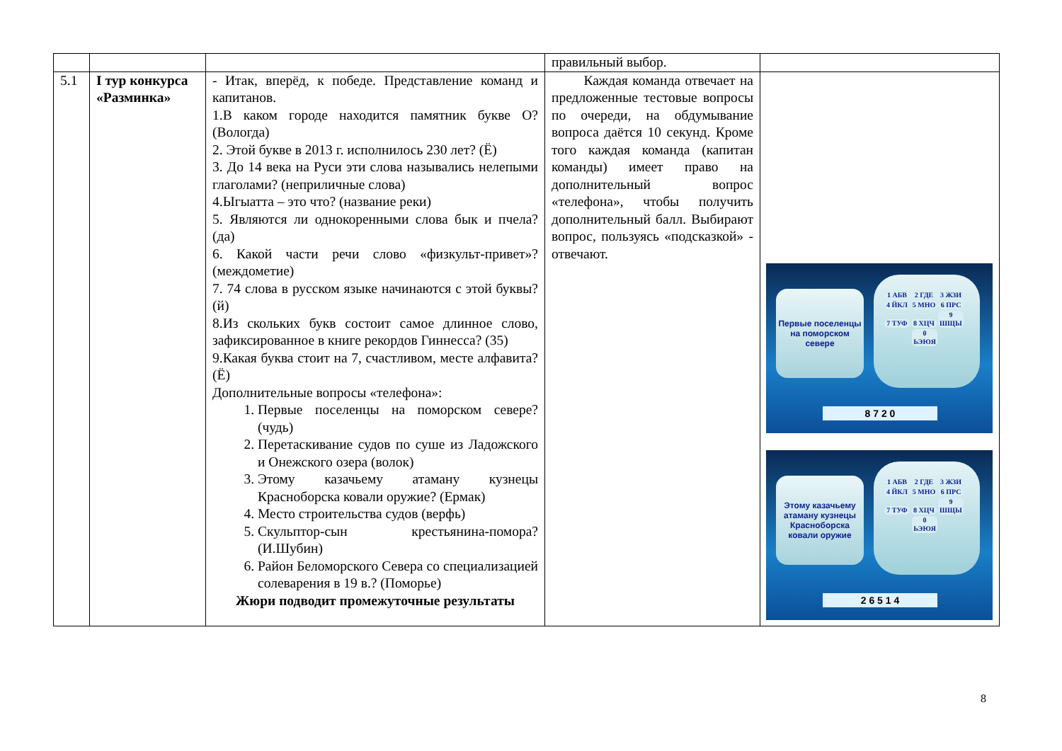| | | | правильный выбор. | |
| 5.1 | I тур конкурса «Разминка» | - Итак, вперёд, к победе. Представление команд и капитанов. 1.В каком городе находится памятник букве О? (Вологда) 2. Этой букве в 2013 г. исполнилось 230 лет? (Ё) 3. До 14 века на Руси эти слова назывались нелепыми глаголами? (неприличные слова) 4.Ыгыатта – это что? (название реки) 5. Являются ли однокоренными слова бык и пчела? (да) 6. Какой части речи слово «физкульт-привет»? (междометие) 7. 74 слова в русском языке начинаются с этой буквы? (й) 8.Из скольких букв состоит самое длинное слово, зафиксированное в книге рекордов Гиннесса? (35) 9.Какая буква стоит на 7, счастливом, месте алфавита? (Ё) Дополнительные вопросы «телефона»: 1. Первые поселенцы на поморском севере? (чудь) 2. Перетаскивание судов по суше из Ладожского и Онежского озера (волок) 3. Этому казачьему атаману кузнецы Красноборска ковали оружие? (Ермак) 4. Место строительства судов (верфь) 5. Скульптор-сын крестьянина-помора? (И.Шубин) 6. Район Беломорского Севера со специализацией солеварения в 19 в.? (Поморье) Жюри подводит промежуточные результаты | Каждая команда отвечает на предложенные тестовые вопросы по очереди, на обдумывание вопроса даётся 10 секунд. Кроме того каждая команда (капитан команды) имеет право на дополнительный вопрос «телефона», чтобы получить дополнительный балл. Выбирают вопрос, пользуясь «подсказкой» - отвечают. | Первые поселенцы на поморском севере 1 АБВ 2 ГДЕ 3 ЖЗИ 4 ЙКЛ 5 МНО 6 ПРС 7 ТУФ 8 ХЦЧ 9 ШЩЫ 0 ЬЭЮЯ 8 7 2 0 Этому казачьему атаману кузнецы Красноборска ковали оружие 1 АБВ 2 ГДЕ 3 ЖЗИ 4 ЙКЛ 5 МНО 6 ПРС 7 ТУФ 8 ХЦЧ 9 ШЩЫ 0 ЬЭЮЯ 2 6 5 1 4 |
8